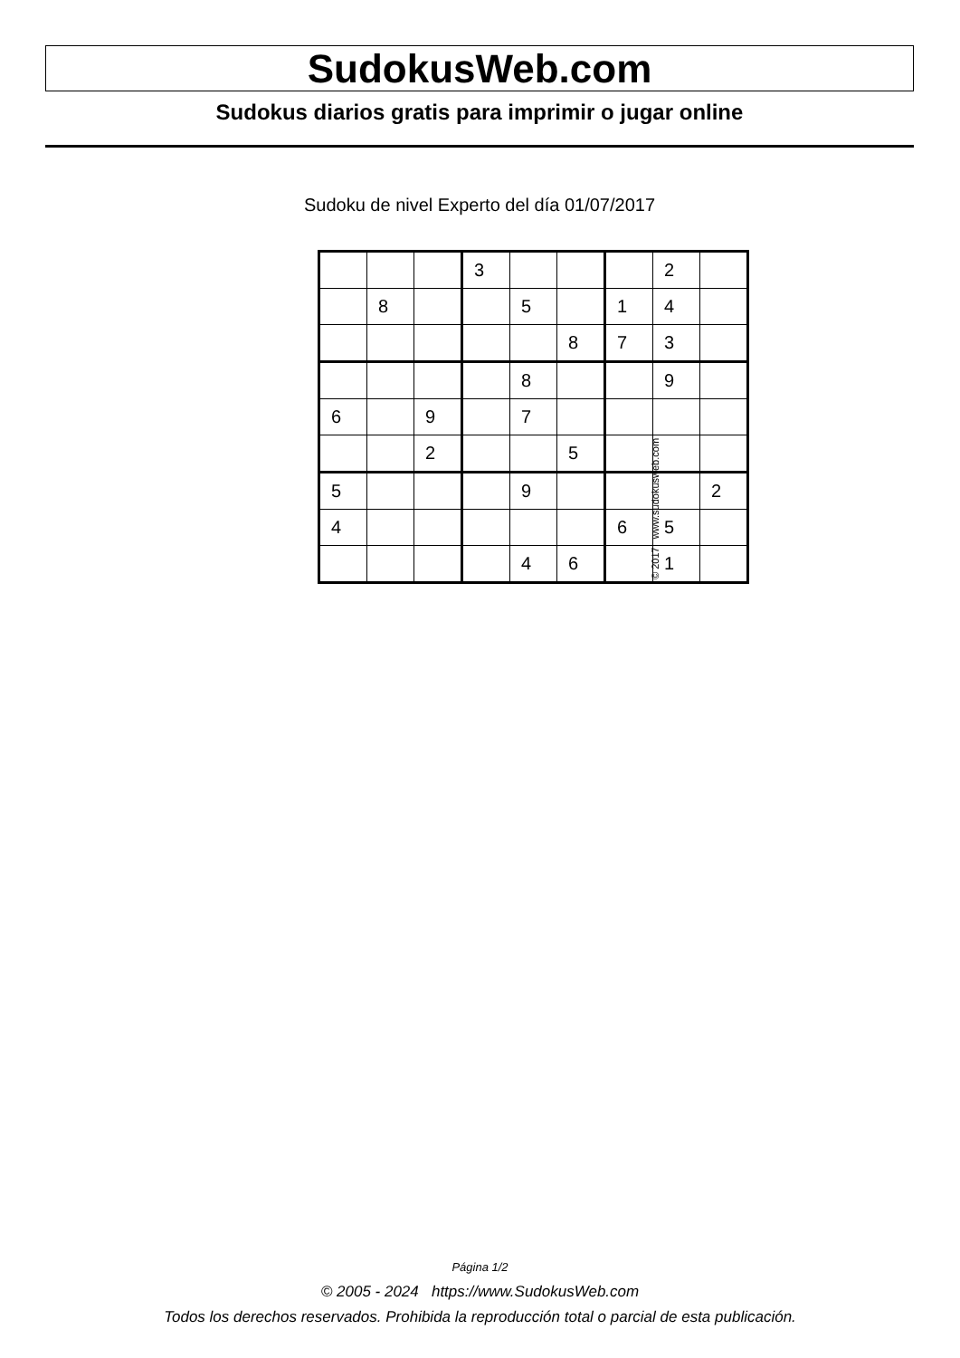SudokusWeb.com
Sudokus diarios gratis para imprimir o jugar online
Sudoku de nivel Experto del día 01/07/2017
| | | | 3 | | | | 2 | |
| | 8 | | | 5 | | 1 | 4 | |
| | | | | | 8 | 7 | 3 | |
| | | | | 8 | | | 9 | |
| 6 | | 9 | | 7 | | | | |
| | | 2 | | | 5 | | | |
| 5 | | | | 9 | | | | 2 |
| 4 | | | | | | 6 | 5 | |
| | | | | 4 | 6 | | 1 | |
© 2017 www.sudokusweb.com
Página 1/2
© 2005 - 2024 https://www.SudokusWeb.com
Todos los derechos reservados. Prohibida la reproducción total o parcial de esta publicación.